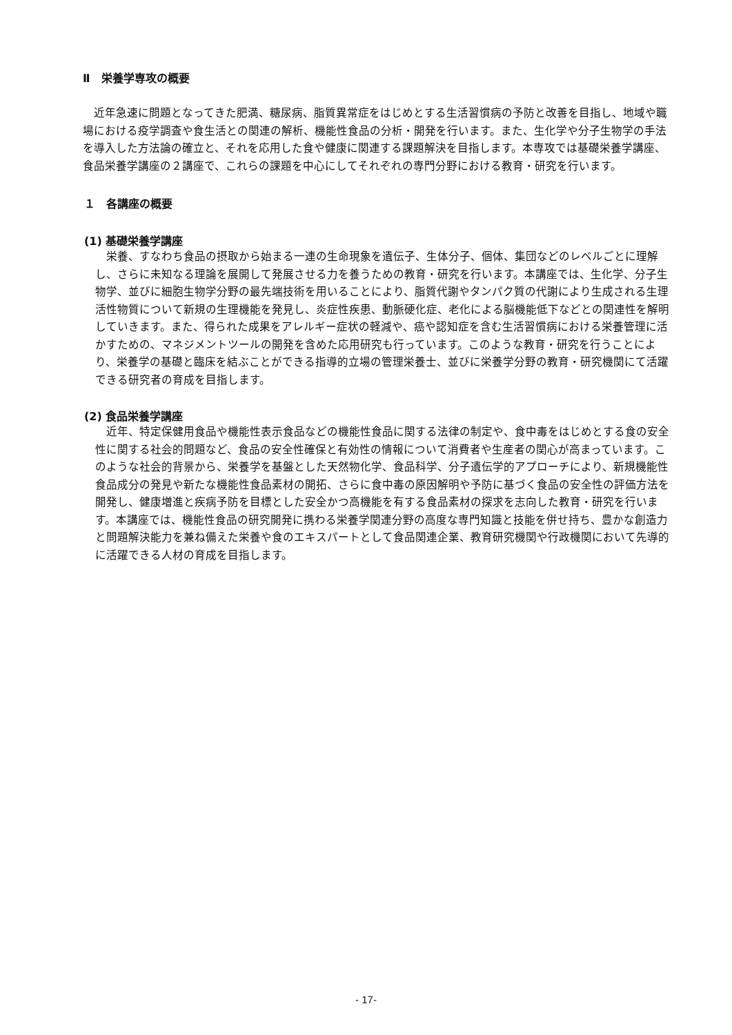Ⅱ　栄養学専攻の概要
近年急速に問題となってきた肥満、糖尿病、脂質異常症をはじめとする生活習慣病の予防と改善を目指し、地域や職場における疫学調査や食生活との関連の解析、機能性食品の分析・開発を行います。また、生化学や分子生物学の手法を導入した方法論の確立と、それを応用した食や健康に関連する課題解決を目指します。本専攻では基礎栄養学講座、食品栄養学講座の２講座で、これらの課題を中心にしてそれぞれの専門分野における教育・研究を行います。
１　各講座の概要
(1) 基礎栄養学講座
栄養、すなわち食品の摂取から始まる一連の生命現象を遺伝子、生体分子、個体、集団などのレベルごとに理解し、さらに未知なる理論を展開して発展させる力を養うための教育・研究を行います。本講座では、生化学、分子生物学、並びに細胞生物学分野の最先端技術を用いることにより、脂質代謝やタンパク質の代謝により生成される生理活性物質について新規の生理機能を発見し、炎症性疾患、動脈硬化症、老化による脳機能低下などとの関連性を解明していきます。また、得られた成果をアレルギー症状の軽減や、癌や認知症を含む生活習慣病における栄養管理に活かすための、マネジメントツールの開発を含めた応用研究も行っています。このような教育・研究を行うことにより、栄養学の基礎と臨床を結ぶことができる指導的立場の管理栄養士、並びに栄養学分野の教育・研究機関にて活躍できる研究者の育成を目指します。
(2) 食品栄養学講座
近年、特定保健用食品や機能性表示食品などの機能性食品に関する法律の制定や、食中毒をはじめとする食の安全性に関する社会的問題など、食品の安全性確保と有効性の情報について消費者や生産者の関心が高まっています。このような社会的背景から、栄養学を基盤とした天然物化学、食品科学、分子遺伝学的アプローチにより、新規機能性食品成分の発見や新たな機能性食品素材の開拓、さらに食中毒の原因解明や予防に基づく食品の安全性の評価方法を開発し、健康増進と疾病予防を目標とした安全かつ高機能を有する食品素材の探求を志向した教育・研究を行います。本講座では、機能性食品の研究開発に携わる栄養学関連分野の高度な専門知識と技能を併せ持ち、豊かな創造力と問題解決能力を兼ね備えた栄養や食のエキスパートとして食品関連企業、教育研究機関や行政機関において先導的に活躍できる人材の育成を目指します。
- 17-